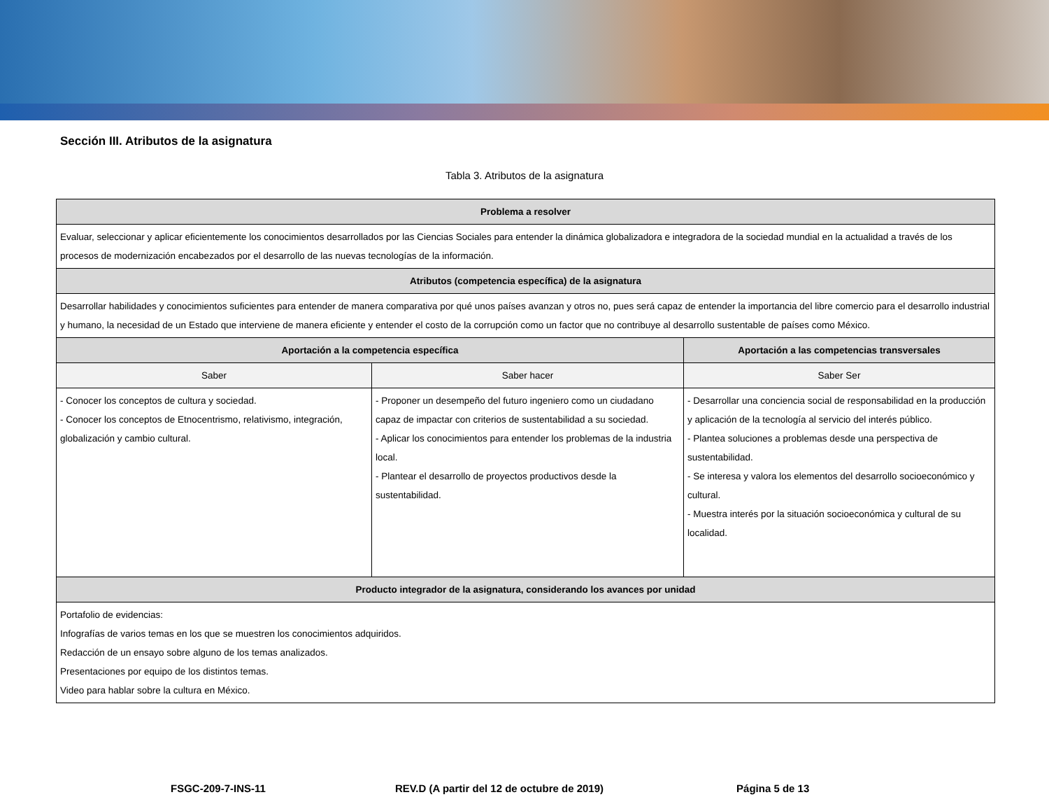Sección III. Atributos de la asignatura
Tabla 3. Atributos de la asignatura
| Problema a resolver | | |
| --- | --- | --- |
| Evaluar, seleccionar y aplicar eficientemente los conocimientos desarrollados por las Ciencias Sociales para entender la dinámica globalizadora e integradora de la sociedad mundial en la actualidad a través de los procesos de modernización encabezados por el desarrollo de las nuevas tecnologías de la información. | | |
| Atributos (competencia específica) de la asignatura | | |
| Desarrollar habilidades y conocimientos suficientes para entender de manera comparativa por qué unos países avanzan y otros no, pues será capaz de entender la importancia del libre comercio para el desarrollo industrial y humano, la necesidad de un Estado que interviene de manera eficiente y entender el costo de la corrupción como un factor que no contribuye al desarrollo sustentable de países como México. | | |
| Aportación a la competencia específica | | Aportación a las competencias transversales |
| Saber | Saber hacer | Saber Ser |
| - Conocer los conceptos de cultura y sociedad. - Conocer los conceptos de Etnocentrismo, relativismo, integración, globalización y cambio cultural. | - Proponer un desempeño del futuro ingeniero como un ciudadano capaz de impactar con criterios de sustentabilidad a su sociedad. - Aplicar los conocimientos para entender los problemas de la industria local. - Plantear el desarrollo de proyectos productivos desde la sustentabilidad. | - Desarrollar una conciencia social de responsabilidad en la producción y aplicación de la tecnología al servicio del interés público. - Plantea soluciones a problemas desde una perspectiva de sustentabilidad. - Se interesa y valora los elementos del desarrollo socioeconómico y cultural. - Muestra interés por la situación socioeconómica y cultural de su localidad. |
| Producto integrador de la asignatura, considerando los avances por unidad | | |
| Portafolio de evidencias: Infografías de varios temas en los que se muestren los conocimientos adquiridos. Redacción de un ensayo sobre alguno de los temas analizados. Presentaciones por equipo de los distintos temas. Video para hablar sobre la cultura en México. | | |
FSGC-209-7-INS-11 REV.D (A partir del 12 de octubre de 2019) Página 5 de 13